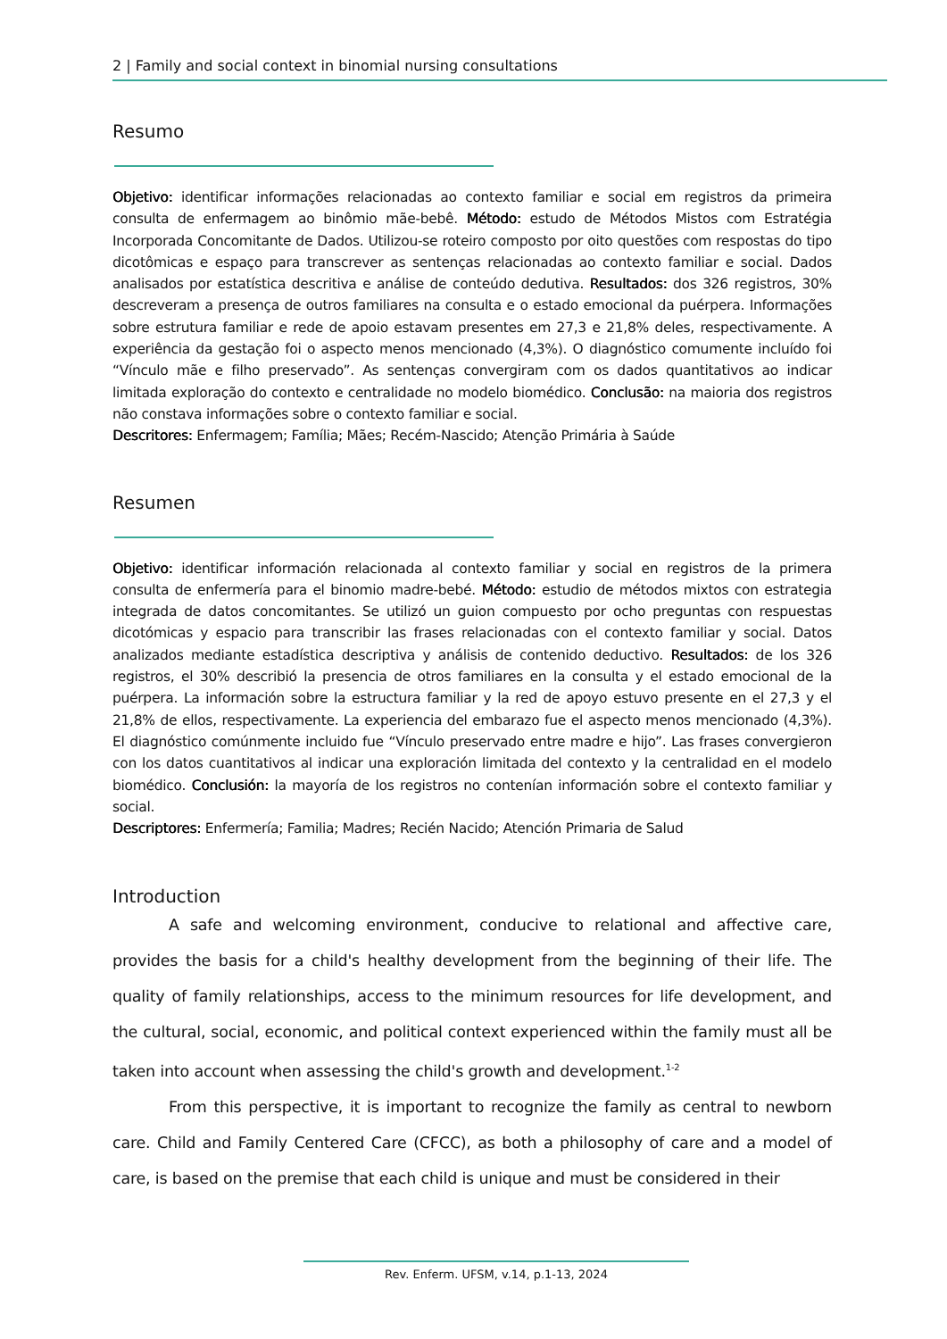2 | Family and social context in binomial nursing consultations
Resumo
Objetivo: identificar informações relacionadas ao contexto familiar e social em registros da primeira consulta de enfermagem ao binômio mãe-bebê. Método: estudo de Métodos Mistos com Estratégia Incorporada Concomitante de Dados. Utilizou-se roteiro composto por oito questões com respostas do tipo dicotômicas e espaço para transcrever as sentenças relacionadas ao contexto familiar e social. Dados analisados por estatística descritiva e análise de conteúdo dedutiva. Resultados: dos 326 registros, 30% descreveram a presença de outros familiares na consulta e o estado emocional da puérpera. Informações sobre estrutura familiar e rede de apoio estavam presentes em 27,3 e 21,8% deles, respectivamente. A experiência da gestação foi o aspecto menos mencionado (4,3%). O diagnóstico comumente incluído foi “Vínculo mãe e filho preservado”. As sentenças convergiram com os dados quantitativos ao indicar limitada exploração do contexto e centralidade no modelo biomédico. Conclusão: na maioria dos registros não constava informações sobre o contexto familiar e social.
Descritores: Enfermagem; Família; Mães; Recém-Nascido; Atenção Primária à Saúde
Resumen
Objetivo: identificar información relacionada al contexto familiar y social en registros de la primera consulta de enfermería para el binomio madre-bebé. Método: estudio de métodos mixtos con estrategia integrada de datos concomitantes. Se utilizó un guion compuesto por ocho preguntas con respuestas dicotómicas y espacio para transcribir las frases relacionadas con el contexto familiar y social. Datos analizados mediante estadística descriptiva y análisis de contenido deductivo. Resultados: de los 326 registros, el 30% describió la presencia de otros familiares en la consulta y el estado emocional de la puérpera. La información sobre la estructura familiar y la red de apoyo estuvo presente en el 27,3 y el 21,8% de ellos, respectivamente. La experiencia del embarazo fue el aspecto menos mencionado (4,3%). El diagnóstico comúnmente incluido fue “Vínculo preservado entre madre e hijo”. Las frases convergieron con los datos cuantitativos al indicar una exploración limitada del contexto y la centralidad en el modelo biomédico. Conclusión: la mayoría de los registros no contenían información sobre el contexto familiar y social.
Descriptores: Enfermería; Familia; Madres; Recién Nacido; Atención Primaria de Salud
Introduction
A safe and welcoming environment, conducive to relational and affective care, provides the basis for a child's healthy development from the beginning of their life. The quality of family relationships, access to the minimum resources for life development, and the cultural, social, economic, and political context experienced within the family must all be taken into account when assessing the child's growth and development.<sup>1-2</sup>
From this perspective, it is important to recognize the family as central to newborn care. Child and Family Centered Care (CFCC), as both a philosophy of care and a model of care, is based on the premise that each child is unique and must be considered in their
Rev. Enferm. UFSM, v.14, p.1-13, 2024